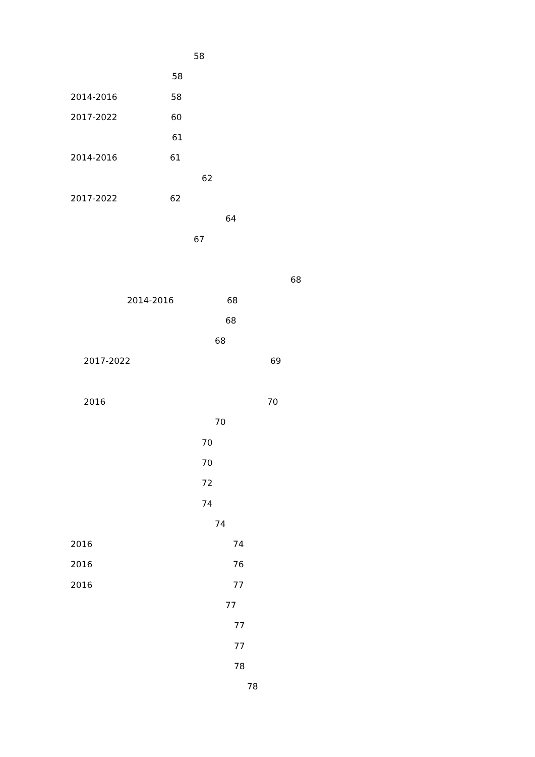58
58
2014-2016 58
2017-2022 60
61
2014-2016 61
62
2017-2022 62
64
67
68
2014-2016 68
68
68
2017-2022 69
2016 70
70
70
70
72
74
74
2016 74
2016 76
2016 77
77
77
77
78
78